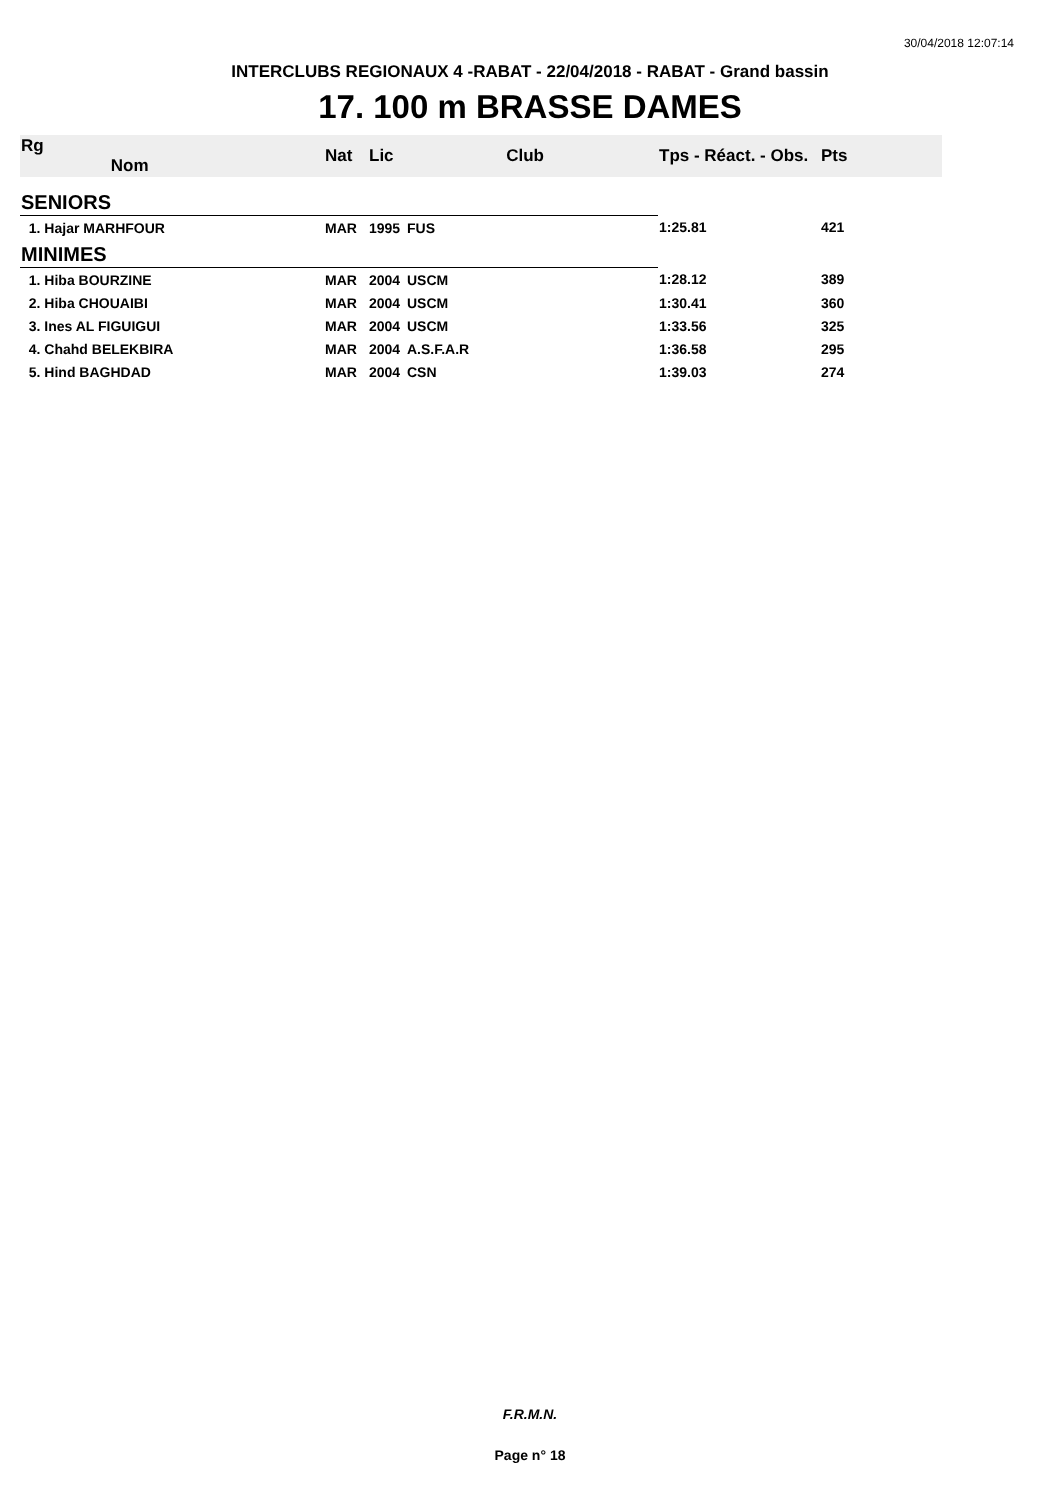30/04/2018 12:07:14
INTERCLUBS REGIONAUX 4 -RABAT - 22/04/2018 - RABAT - Grand bassin
17. 100 m BRASSE DAMES
| Rg Nom | | Nat | Lic | Club | Tps - Réact. - Obs. | Pts |
| --- | --- | --- | --- | --- | --- | --- |
| SENIORS | | | | | | |
| 1. Hajar MARHFOUR | | MAR | 1995 | FUS | 1:25.81 | 421 |
| MINIMES | | | | | | |
| 1. Hiba BOURZINE | | MAR | 2004 | USCM | 1:28.12 | 389 |
| 2. Hiba CHOUAIBI | | MAR | 2004 | USCM | 1:30.41 | 360 |
| 3. Ines AL FIGUIGUI | | MAR | 2004 | USCM | 1:33.56 | 325 |
| 4. Chahd BELEKBIRA | | MAR | 2004 | A.S.F.A.R | 1:36.58 | 295 |
| 5. Hind BAGHDAD | | MAR | 2004 | CSN | 1:39.03 | 274 |
F.R.M.N.
Page n° 18